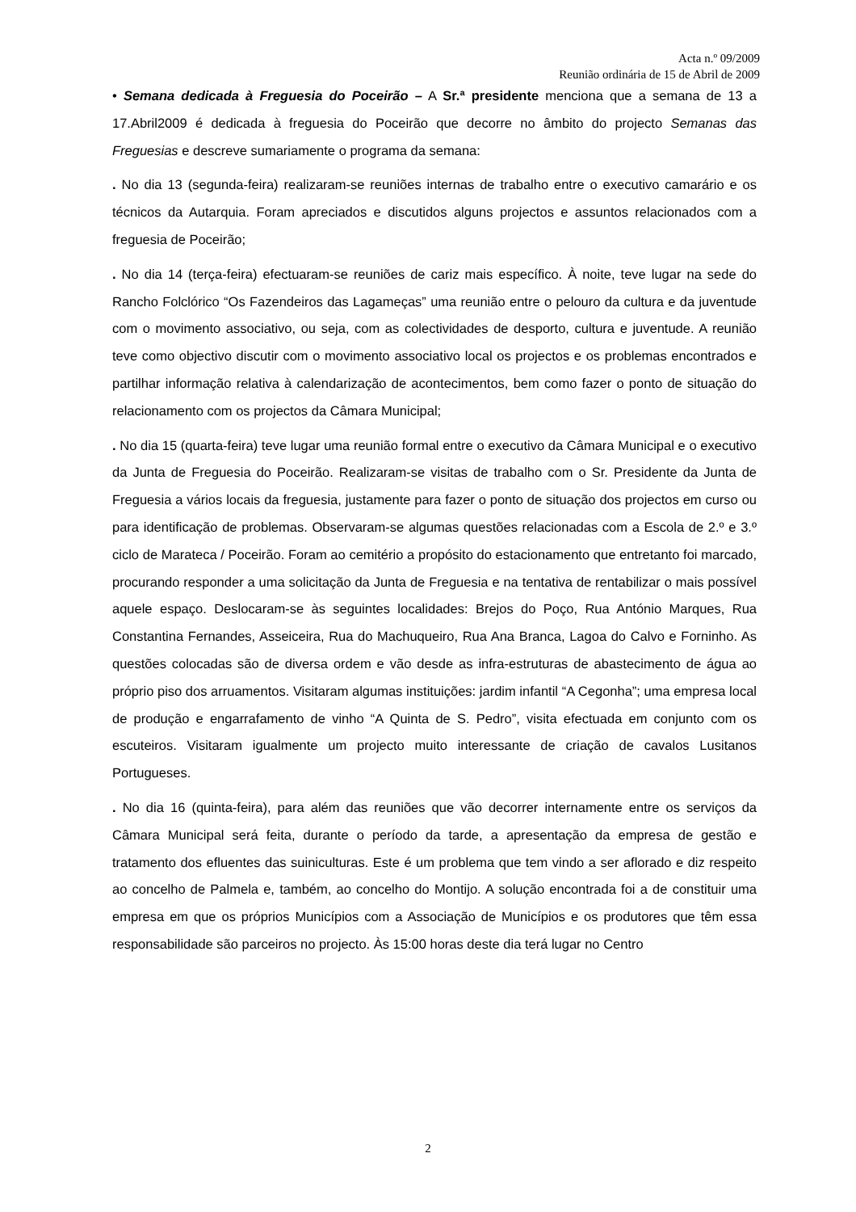Acta n.º 09/2009
Reunião ordinária de 15 de Abril de 2009
• Semana dedicada à Freguesia do Poceirão – A Sr.ª presidente menciona que a semana de 13 a 17.Abril2009 é dedicada à freguesia do Poceirão que decorre no âmbito do projecto Semanas das Freguesias e descreve sumariamente o programa da semana:
. No dia 13 (segunda-feira) realizaram-se reuniões internas de trabalho entre o executivo camarário e os técnicos da Autarquia. Foram apreciados e discutidos alguns projectos e assuntos relacionados com a freguesia de Poceirão;
. No dia 14 (terça-feira) efectuaram-se reuniões de cariz mais específico. À noite, teve lugar na sede do Rancho Folclórico “Os Fazendeiros das Lagameças” uma reunião entre o pelouro da cultura e da juventude com o movimento associativo, ou seja, com as colectividades de desporto, cultura e juventude. A reunião teve como objectivo discutir com o movimento associativo local os projectos e os problemas encontrados e partilhar informação relativa à calendarização de acontecimentos, bem como fazer o ponto de situação do relacionamento com os projectos da Câmara Municipal;
. No dia 15 (quarta-feira) teve lugar uma reunião formal entre o executivo da Câmara Municipal e o executivo da Junta de Freguesia do Poceirão. Realizaram-se visitas de trabalho com o Sr. Presidente da Junta de Freguesia a vários locais da freguesia, justamente para fazer o ponto de situação dos projectos em curso ou para identificação de problemas. Observaram-se algumas questões relacionadas com a Escola de 2.º e 3.º ciclo de Marateca / Poceirão. Foram ao cemitério a propósito do estacionamento que entretanto foi marcado, procurando responder a uma solicitação da Junta de Freguesia e na tentativa de rentabilizar o mais possível aquele espaço. Deslocaram-se às seguintes localidades: Brejos do Poço, Rua António Marques, Rua Constantina Fernandes, Asseiceira, Rua do Machuqueiro, Rua Ana Branca, Lagoa do Calvo e Forninho. As questões colocadas são de diversa ordem e vão desde as infra-estruturas de abastecimento de água ao próprio piso dos arruamentos. Visitaram algumas instituições: jardim infantil “A Cegonha”; uma empresa local de produção e engarrafamento de vinho “A Quinta de S. Pedro”, visita efectuada em conjunto com os escuteiros. Visitaram igualmente um projecto muito interessante de criação de cavalos Lusitanos Portugueses.
. No dia 16 (quinta-feira), para além das reuniões que vão decorrer internamente entre os serviços da Câmara Municipal será feita, durante o período da tarde, a apresentação da empresa de gestão e tratamento dos efluentes das suiniculturas. Este é um problema que tem vindo a ser aflorado e diz respeito ao concelho de Palmela e, também, ao concelho do Montijo. A solução encontrada foi a de constituir uma empresa em que os próprios Municípios com a Associação de Municípios e os produtores que têm essa responsabilidade são parceiros no projecto. Às 15:00 horas deste dia terá lugar no Centro
2